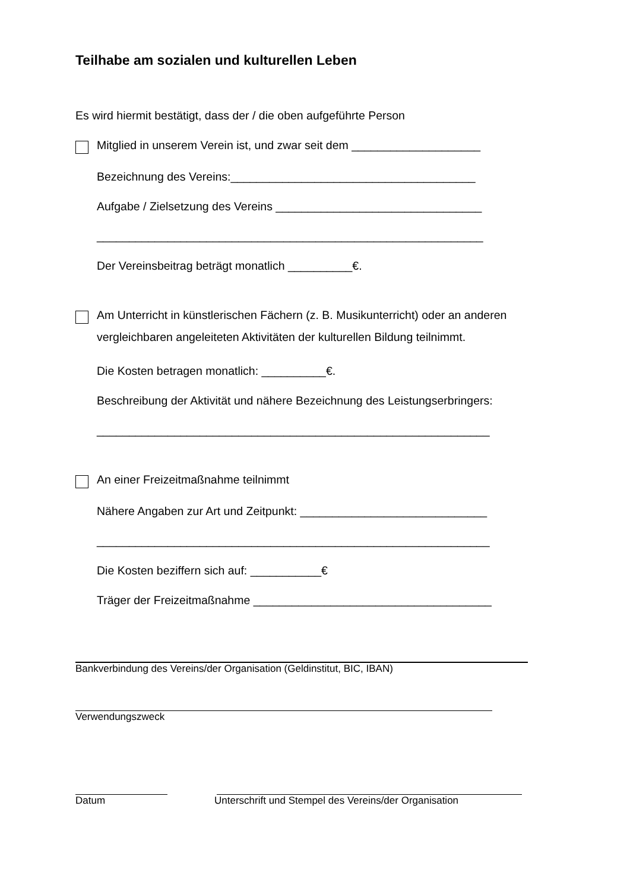Teilhabe am sozialen und kulturellen Leben
Es wird hiermit bestätigt, dass der / die oben aufgeführte Person
Mitglied in unserem Verein ist, und zwar seit dem ____________________
Bezeichnung des Vereins:______________________________________
Aufgabe / Zielsetzung des Vereins ________________________________
____________________________________________________________
Der Vereinsbeitrag beträgt monatlich __________€.
Am Unterricht in künstlerischen Fächern (z. B. Musikunterricht) oder an anderen vergleichbaren angeleiteten Aktivitäten der kulturellen Bildung teilnimmt.
Die Kosten betragen monatlich: __________€.
Beschreibung der Aktivität und nähere Bezeichnung des Leistungserbringers:
_____________________________________________________________
An einer Freizeitmaßnahme teilnimmt
Nähere Angaben zur Art und Zeitpunkt: _____________________________
_____________________________________________________________
Die Kosten beziffern sich auf: ___________€
Träger der Freizeitmaßnahme _____________________________________
Bankverbindung des Vereins/der Organisation (Geldinstitut, BIC, IBAN)
Verwendungszweck
Datum Unterschrift und Stempel des Vereins/der Organisation